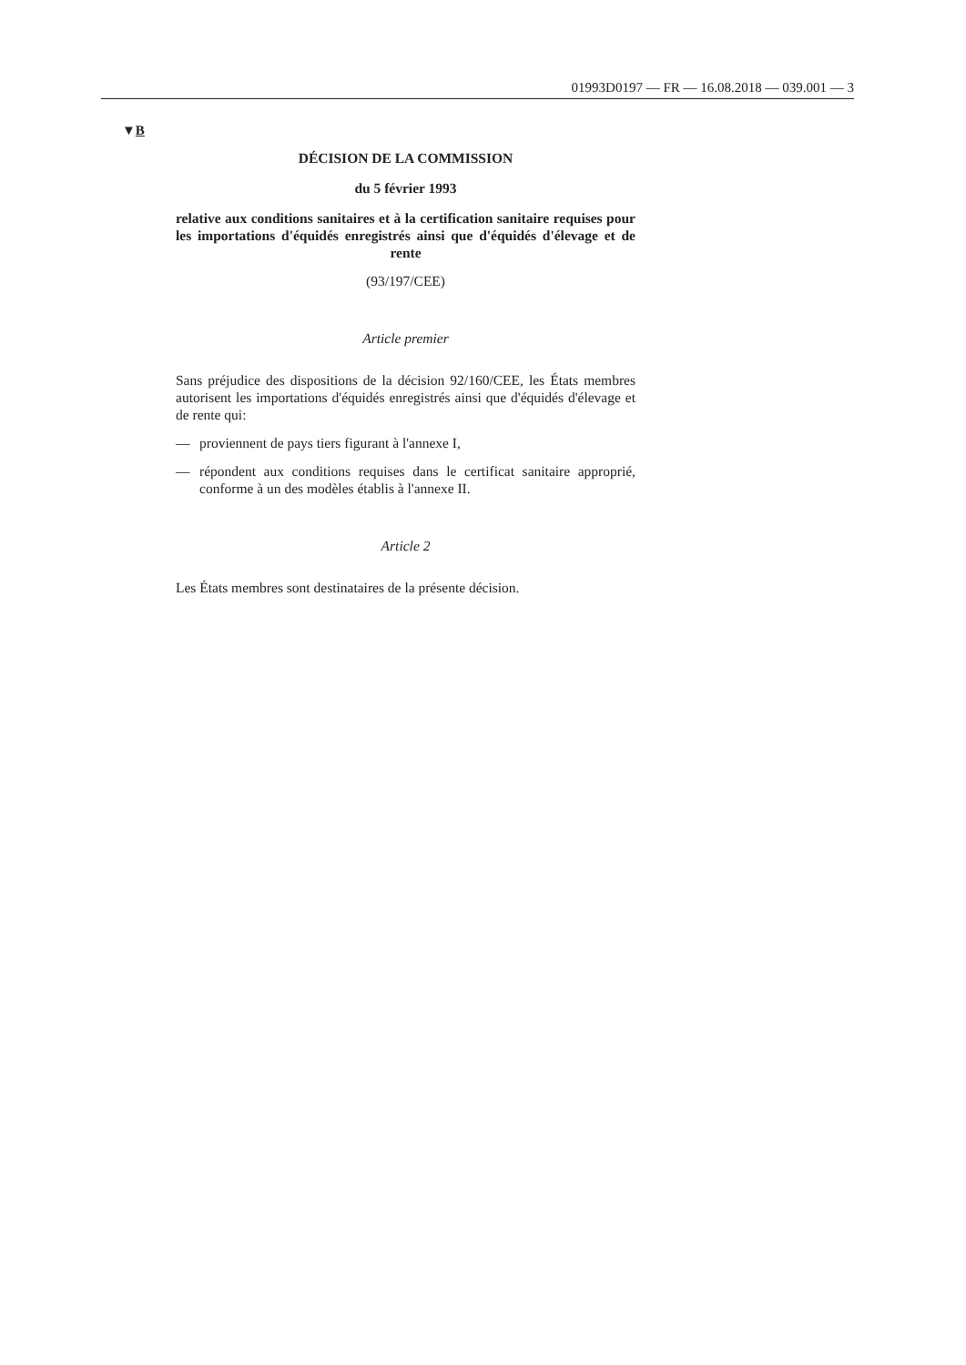01993D0197 — FR — 16.08.2018 — 039.001 — 3
▼B
DÉCISION DE LA COMMISSION
du 5 février 1993
relative aux conditions sanitaires et à la certification sanitaire requises pour les importations d'équidés enregistrés ainsi que d'équidés d'élevage et de rente
(93/197/CEE)
Article premier
Sans préjudice des dispositions de la décision 92/160/CEE, les États membres autorisent les importations d'équidés enregistrés ainsi que d'équidés d'élevage et de rente qui:
— proviennent de pays tiers figurant à l'annexe I,
— répondent aux conditions requises dans le certificat sanitaire appro­prié, conforme à un des modèles établis à l'annexe II.
Article 2
Les États membres sont destinataires de la présente décision.